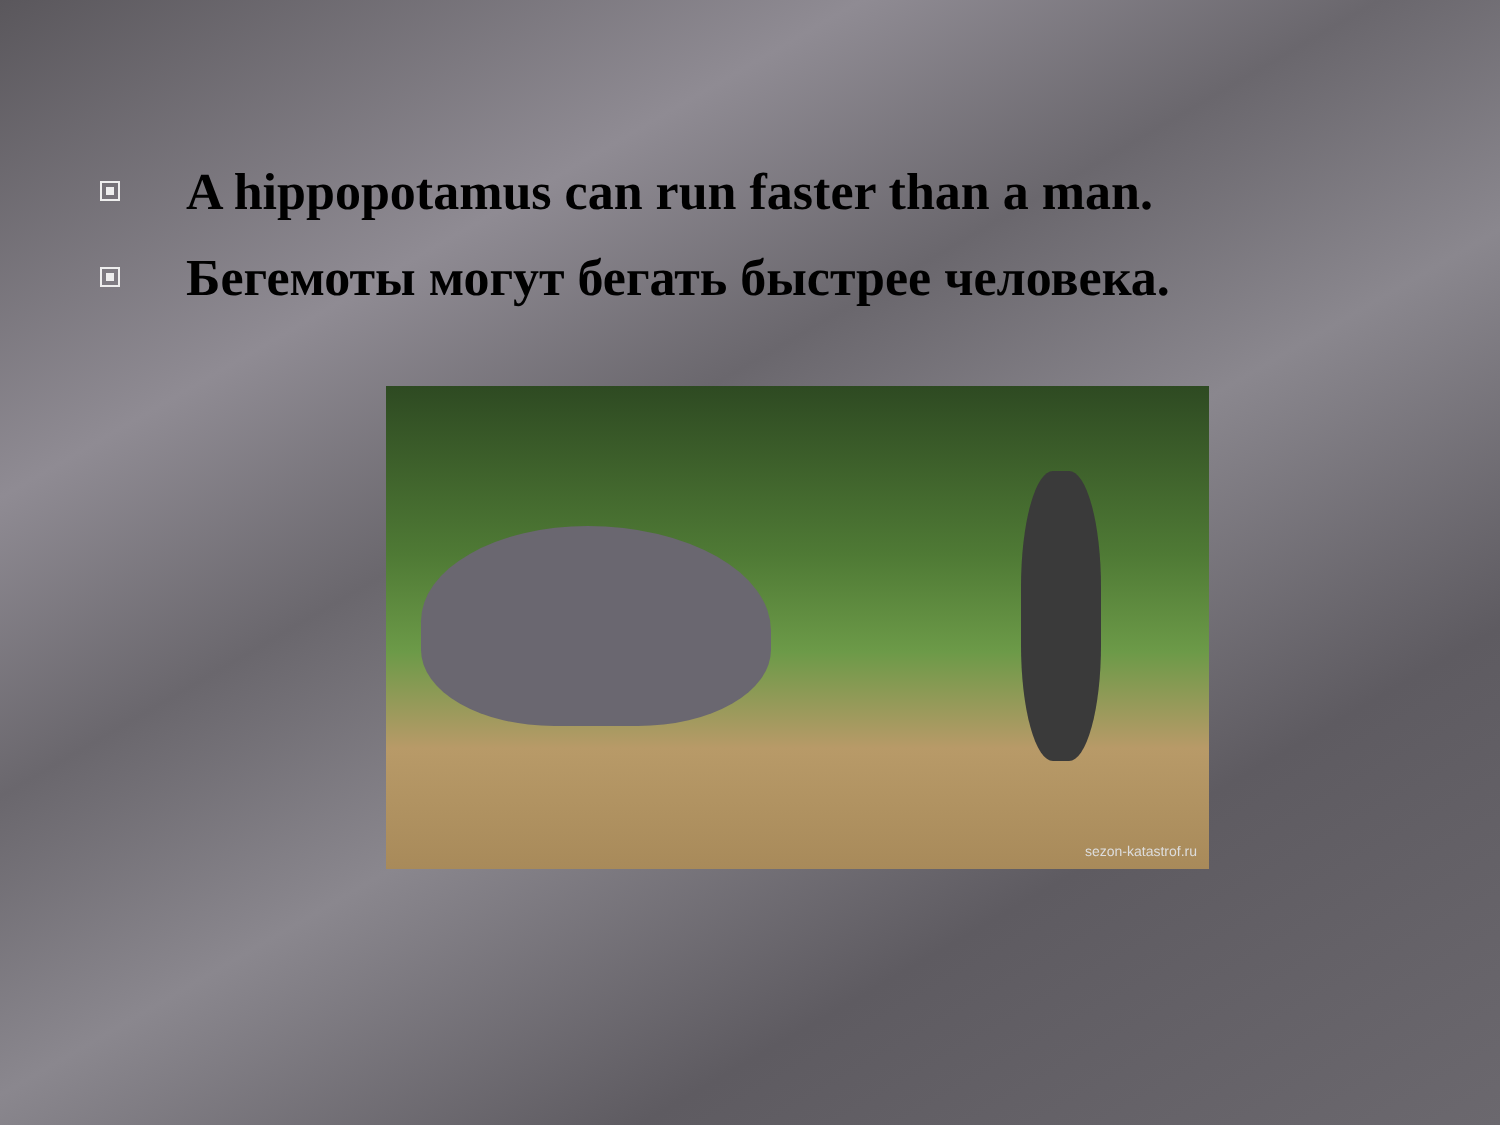A hippopotamus can run faster than a man.
Бегемоты могут бегать быстрее человека.
sezon-katastrof.ru